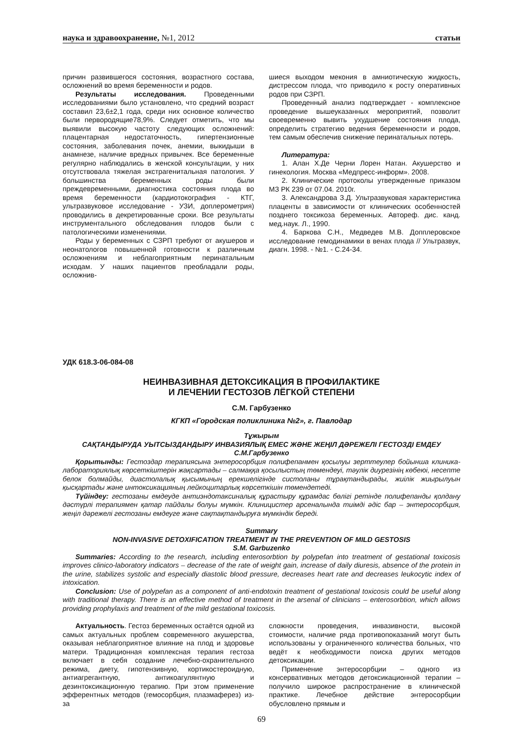наука и здравоохранение, №1, 2012
статьи
причин развившегося состояния, возрастного состава, осложнений во время беременности и родов.
Результаты исследования. Проведенными исследованиями было установлено, что средний возраст составил 23,6±2,1 года, среди них основное количество были первородящие78,9%. Следует отметить, что мы выявили высокую частоту следующих осложнений: плацентарная недостаточность, гипертензионные состояния, заболевания почек, анемии, выкидыши в анамнезе, наличие вредных привычек. Все беременные регулярно наблюдались в женской консультации, у них отсутствовала тяжелая экстрагенитальная патология. У большинства беременных роды были преждевременными, диагностика состояния плода во время беременности (кардиотокография - КТГ, ультразвуковое исследование - УЗИ, доплерометрия) проводились в декретированные сроки. Все результаты инструментального обследования плодов были с патологическими изменениями.
Роды у беременных с СЗРП требуют от акушеров и неонатологов повышенной готовности к различным осложнениям и неблагоприятным перинатальным исходам. У наших пациентов преобладали роды, осложнив-
шиеся выходом мекония в амниотическую жидкость, дистрессом плода, что приводило к росту оперативных родов при СЗРП.
Проведенный анализ подтверждает - комплексное проведение вышеуказанных мероприятий, позволит своевременно вывить ухудшение состояния плода, определить стратегию ведения беременности и родов, тем самым обеспечив снижение перинатальных потерь.
Литература:
1. Алан Х.Де Черни Лорен Натан. Акушерство и гинекология. Москва «Медпресс-информ». 2008.
2. Клинические протоколы утвержденные приказом МЗ РК 239 от 07.04. 2010г.
3. Александрова З.Д. Ультразвуковая характеристика плаценты в зависимости от клинических особенностей позднего токсикоза беременных. Автореф. дис. канд. мед.наук. Л., 1990.
4. Баркова С.Н., Медведев М.В. Допплеровское исследование гемодинамики в венах плода // Ультразвук, диагн. 1998. - №1. - С.24-34.
УДК 618.3-06-084-08
НЕИНВАЗИВНАЯ ДЕТОКСИКАЦИЯ В ПРОФИЛАКТИКЕ
И ЛЕЧЕНИИ ГЕСТОЗОВ ЛЁГКОЙ СТЕПЕНИ
С.М. Гарбузенко
КГКП «Городская поликлиника №2», г. Павлодар
Тұжырым
САҚТАНДЫРУДА УЫТСЫЗДАНДЫРУ ИНВАЗИЯЛЫҚ ЕМЕС ЖӘНЕ ЖЕҢІЛ ДӘРЕЖЕЛІ ГЕСТОЗДІ ЕМДЕУ
С.М.Гарбузенко
Қорытынды: Гестоздар терапиясына энтеросорбция полифепанмен қосылуы зерттеулер бойынша клиника-лабораториялық көрсеткіштерін жақсартады – салмаққа қосылыстың төмендеуі, тәулік диурезінің көбеюі, несепте белок болмайды, диастолалық қысымының ерекшелігінде систоланы тұрақтандырады, жиілік жиырылуын қысқартады және интоксикацияның лейкоцитарлық көрсеткішін төмендетеді.
Түйіндеу: гестозаны емдеуде антиэндотаксиналық құрастыру құрамдас бөлігі ретінде полифепанды қолдану дәстүрлі терапиямен қатар пайдалы болуы мүмкін. Клиницистер арсеналында тиімді әдіс бар – энтеросорбция, жеңіл дәрежелі гестозаны емдеуге және сақтақтандыруға мүмкіндік береді.
Summary
NON-INVASIVE DETOXIFICATION TREATMENT IN THE PREVENTION OF MILD GESTOSIS
S.M. Garbuzenko
Summaries: According to the research, including enterosorbtion by polypefan into treatment of gestational toxicosis improves clinico-laboratory indicators – decrease of the rate of weight gain, increase of daily diuresis, absence of the protein in the urine, stabilizes systolic and especially diastolic blood pressure, decreases heart rate and decreases leukocytic index of intoxication.
Conclusion: Use of polypefan as a component of anti-endotoxin treatment of gestational toxicosis could be useful along with traditional therapy. There is an effective method of treatment in the arsenal of clinicians – enterosorbtion, which allows providing prophylaxis and treatment of the mild gestational toxicosis.
Актуальность. Гестоз беременных остаётся одной из самых актуальных проблем современного акушерства, оказывая неблагоприятное влияние на плод и здоровье матери. Традиционная комплексная терапия гестоза включает в себя создание лечебно-охранительного режима, диету, гипотензивную, кортикостероидную, антиагрегантную, антикоагулянтную и дезинтоксикационную терапию. При этом применение эфферентных методов (гемосорбция, плазмаферез) из-за
сложности проведения, инвазивности, высокой стоимости, наличие ряда противопоказаний могут быть использованы у ограниченного количества больных, что ведёт к необходимости поиска других методов детоксикации.
Применение энтеросорбции – одного из консервативных методов детоксикационной терапии – получило широкое распространение в клинической практике. Лечебное действие энтеросорбции обусловлено прямым и
69